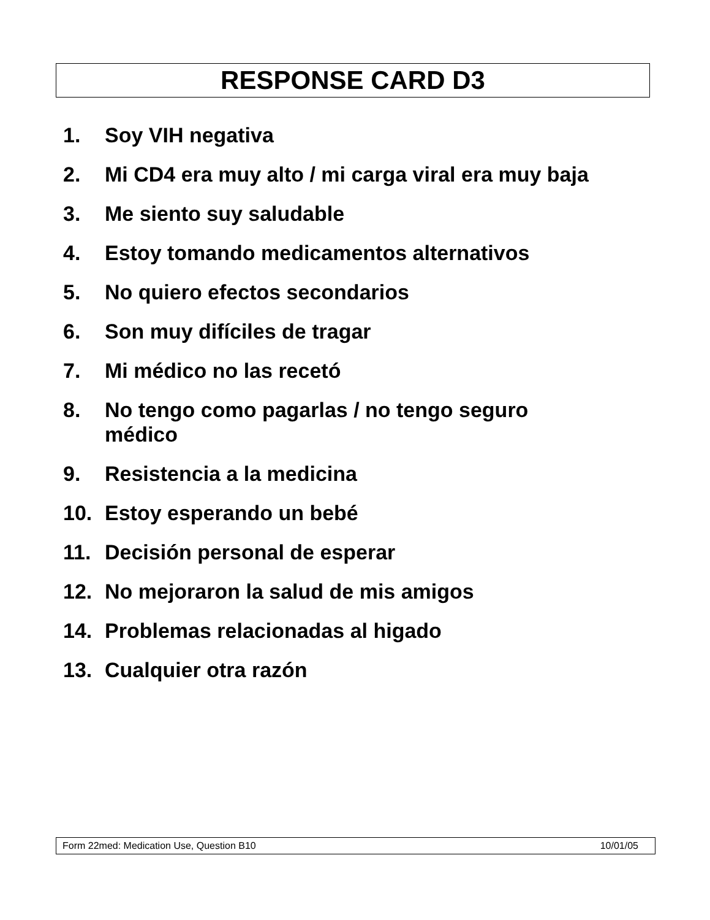RESPONSE CARD D3
1. Soy VIH negativa
2. Mi CD4 era muy alto / mi carga viral era muy baja
3. Me siento suy saludable
4. Estoy tomando medicamentos alternativos
5. No quiero efectos secondarios
6. Son muy difíciles de tragar
7. Mi médico no las recetó
8. No tengo como pagarlas / no tengo seguro
médico
9. Resistencia a la medicina
10. Estoy esperando un bebé
11. Decisión personal de esperar
12. No mejoraron la salud de mis amigos
14. Problemas relacionadas al higado
13. Cualquier otra razón
Form 22med: Medication Use, Question B10 10/01/05